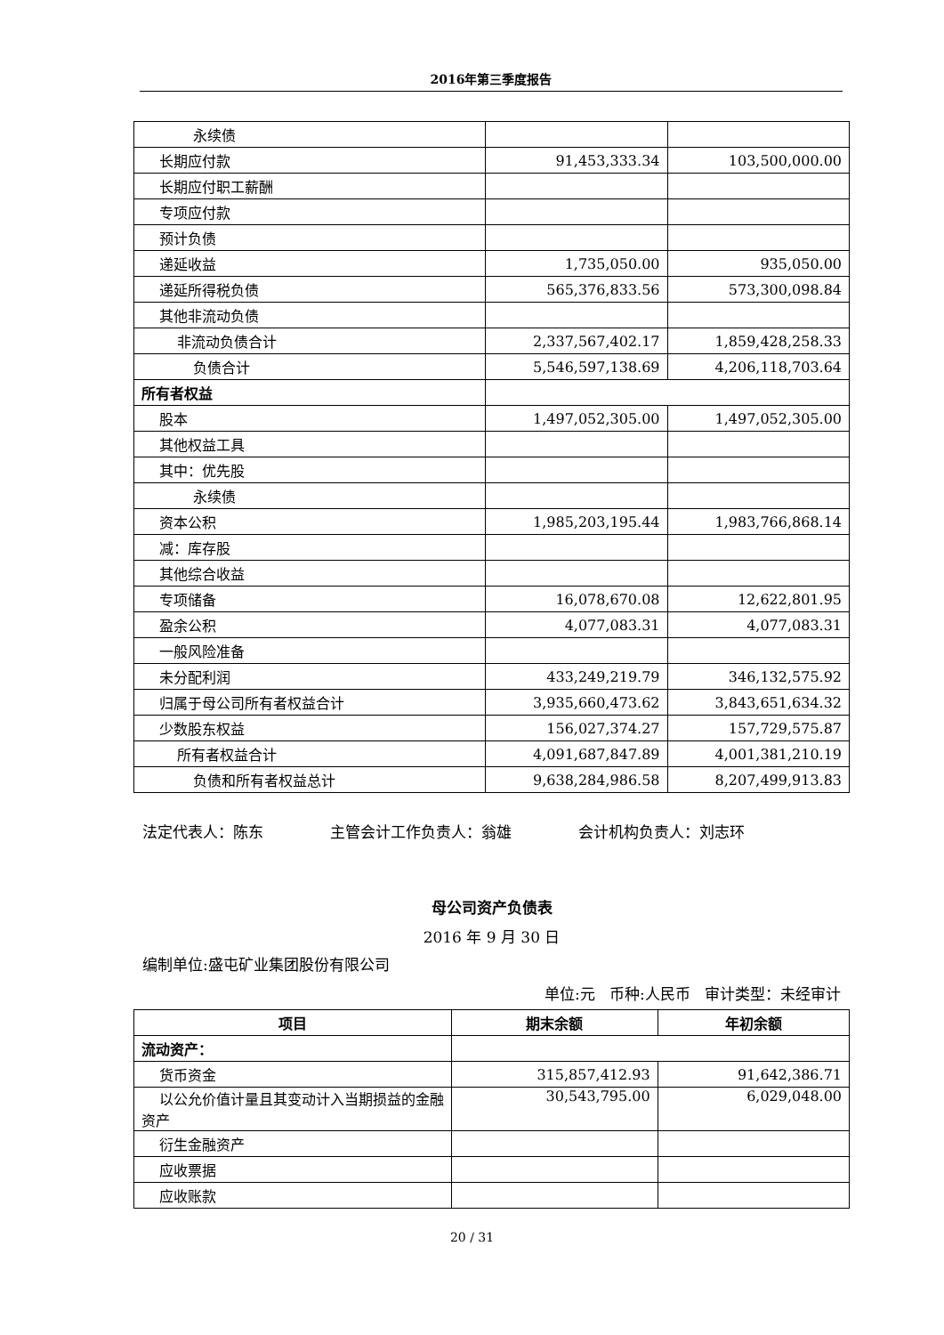2016年第三季度报告
| 永续债 | | |
| 长期应付款 | 91,453,333.34 | 103,500,000.00 |
| 长期应付职工薪酬 | | |
| 专项应付款 | | |
| 预计负债 | | |
| 递延收益 | 1,735,050.00 | 935,050.00 |
| 递延所得税负债 | 565,376,833.56 | 573,300,098.84 |
| 其他非流动负债 | | |
| 非流动负债合计 | 2,337,567,402.17 | 1,859,428,258.33 |
| 负债合计 | 5,546,597,138.69 | 4,206,118,703.64 |
| 所有者权益 | | |
| 股本 | 1,497,052,305.00 | 1,497,052,305.00 |
| 其他权益工具 | | |
| 其中：优先股 | | |
| 永续债 | | |
| 资本公积 | 1,985,203,195.44 | 1,983,766,868.14 |
| 减：库存股 | | |
| 其他综合收益 | | |
| 专项储备 | 16,078,670.08 | 12,622,801.95 |
| 盈余公积 | 4,077,083.31 | 4,077,083.31 |
| 一般风险准备 | | |
| 未分配利润 | 433,249,219.79 | 346,132,575.92 |
| 归属于母公司所有者权益合计 | 3,935,660,473.62 | 3,843,651,634.32 |
| 少数股东权益 | 156,027,374.27 | 157,729,575.87 |
| 所有者权益合计 | 4,091,687,847.89 | 4,001,381,210.19 |
| 负债和所有者权益总计 | 9,638,284,986.58 | 8,207,499,913.83 |
法定代表人：陈东 主管会计工作负责人：翁雄 会计机构负责人：刘志环
母公司资产负债表
2016 年 9 月 30 日
编制单位:盛屯矿业集团股份有限公司
单位:元 币种:人民币 审计类型：未经审计
| 项目 | 期末余额 | 年初余额 |
| --- | --- | --- |
| 流动资产： | | |
| 货币资金 | 315,857,412.93 | 91,642,386.71 |
| 以公允价值计量且其变动计入当期损益的金融资产 | 30,543,795.00 | 6,029,048.00 |
| 衍生金融资产 | | |
| 应收票据 | | |
| 应收账款 | | |
20 / 31